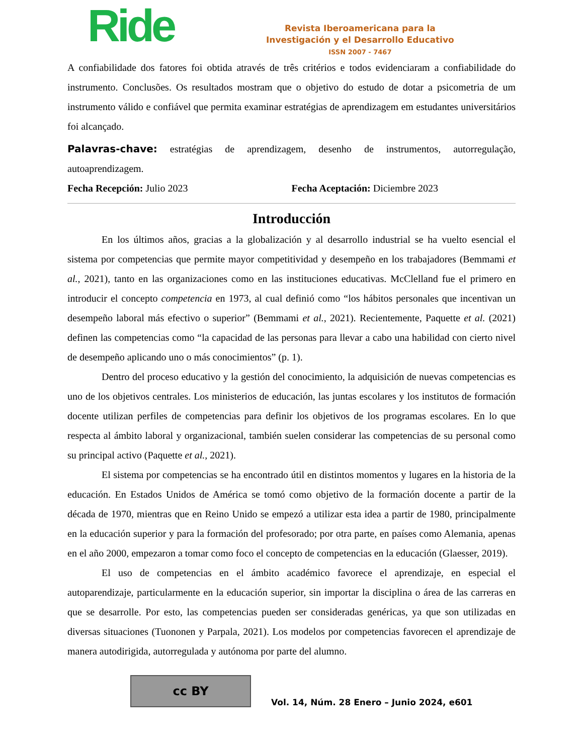Ride
Revista Iberoamericana para la
Investigación y el Desarrollo Educativo
ISSN 2007 - 7467
A confiabilidade dos fatores foi obtida através de três critérios e todos evidenciaram a confiabilidade do instrumento. Conclusões. Os resultados mostram que o objetivo do estudo de dotar a psicometria de um instrumento válido e confiável que permita examinar estratégias de aprendizagem em estudantes universitários foi alcançado.
Palavras-chave: estratégias de aprendizagem, desenho de instrumentos, autorregulação, autoaprendizagem.
Fecha Recepción: Julio 2023 Fecha Aceptación: Diciembre 2023
Introducción
En los últimos años, gracias a la globalización y al desarrollo industrial se ha vuelto esencial el sistema por competencias que permite mayor competitividad y desempeño en los trabajadores (Bemmami et al., 2021), tanto en las organizaciones como en las instituciones educativas. McClelland fue el primero en introducir el concepto competencia en 1973, al cual definió como “los hábitos personales que incentivan un desempeño laboral más efectivo o superior” (Bemmami et al., 2021). Recientemente, Paquette et al. (2021) definen las competencias como “la capacidad de las personas para llevar a cabo una habilidad con cierto nivel de desempeño aplicando uno o más conocimientos” (p. 1).
Dentro del proceso educativo y la gestión del conocimiento, la adquisición de nuevas competencias es uno de los objetivos centrales. Los ministerios de educación, las juntas escolares y los institutos de formación docente utilizan perfiles de competencias para definir los objetivos de los programas escolares. En lo que respecta al ámbito laboral y organizacional, también suelen considerar las competencias de su personal como su principal activo (Paquette et al., 2021).
El sistema por competencias se ha encontrado útil en distintos momentos y lugares en la historia de la educación. En Estados Unidos de América se tomó como objetivo de la formación docente a partir de la década de 1970, mientras que en Reino Unido se empezó a utilizar esta idea a partir de 1980, principalmente en la educación superior y para la formación del profesorado; por otra parte, en países como Alemania, apenas en el año 2000, empezaron a tomar como foco el concepto de competencias en la educación (Glaesser, 2019).
El uso de competencias en el ámbito académico favorece el aprendizaje, en especial el autoparendizaje, particularmente en la educación superior, sin importar la disciplina o área de las carreras en que se desarrolle. Por esto, las competencias pueden ser consideradas genéricas, ya que son utilizadas en diversas situaciones (Tuononen y Parpala, 2021). Los modelos por competencias favorecen el aprendizaje de manera autodirigida, autorregulada y autónoma por parte del alumno.
cc BY
Vol. 14, Núm. 28 Enero – Junio 2024, e601